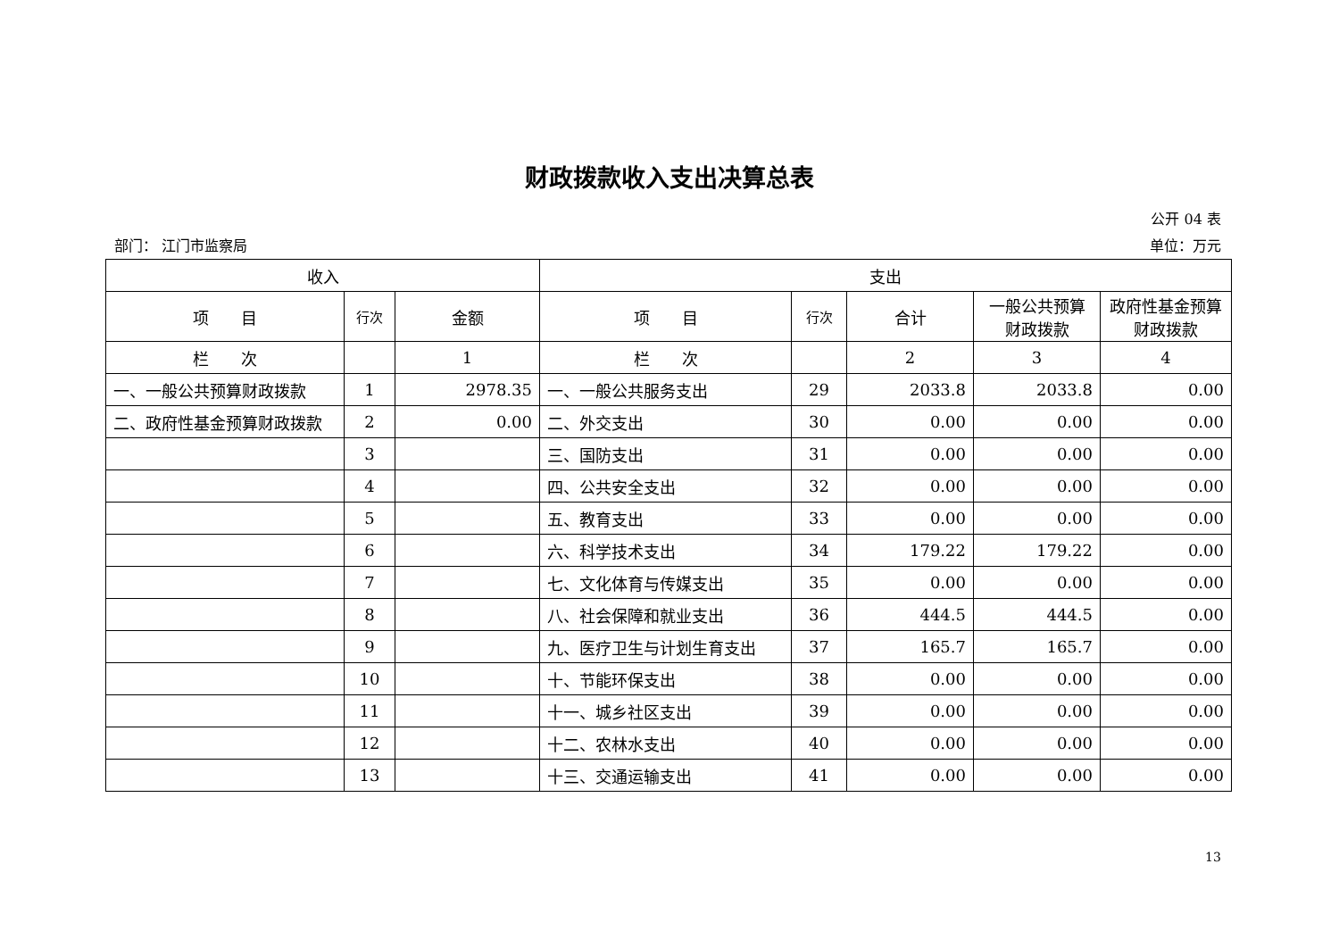财政拨款收入支出决算总表
公开 04 表
部门： 江门市监察局 单位：万元
| 收入 | | | 支出 | | | | |
| --- | --- | --- | --- | --- | --- | --- | --- |
| 项 目 | 行次 | 金额 | 项 目 | 行次 | 合计 | 一般公共预算财政拨款 | 政府性基金预算财政拨款 |
| 栏 次 | | 1 | 栏 次 | | 2 | 3 | 4 |
| 一、一般公共预算财政拨款 | 1 | 2978.35 | 一、一般公共服务支出 | 29 | 2033.8 | 2033.8 | 0.00 |
| 二、政府性基金预算财政拨款 | 2 | 0.00 | 二、外交支出 | 30 | 0.00 | 0.00 | 0.00 |
| | 3 | | 三、国防支出 | 31 | 0.00 | 0.00 | 0.00 |
| | 4 | | 四、公共安全支出 | 32 | 0.00 | 0.00 | 0.00 |
| | 5 | | 五、教育支出 | 33 | 0.00 | 0.00 | 0.00 |
| | 6 | | 六、科学技术支出 | 34 | 179.22 | 179.22 | 0.00 |
| | 7 | | 七、文化体育与传媒支出 | 35 | 0.00 | 0.00 | 0.00 |
| | 8 | | 八、社会保障和就业支出 | 36 | 444.5 | 444.5 | 0.00 |
| | 9 | | 九、医疗卫生与计划生育支出 | 37 | 165.7 | 165.7 | 0.00 |
| | 10 | | 十、节能环保支出 | 38 | 0.00 | 0.00 | 0.00 |
| | 11 | | 十一、城乡社区支出 | 39 | 0.00 | 0.00 | 0.00 |
| | 12 | | 十二、农林水支出 | 40 | 0.00 | 0.00 | 0.00 |
| | 13 | | 十三、交通运输支出 | 41 | 0.00 | 0.00 | 0.00 |
13